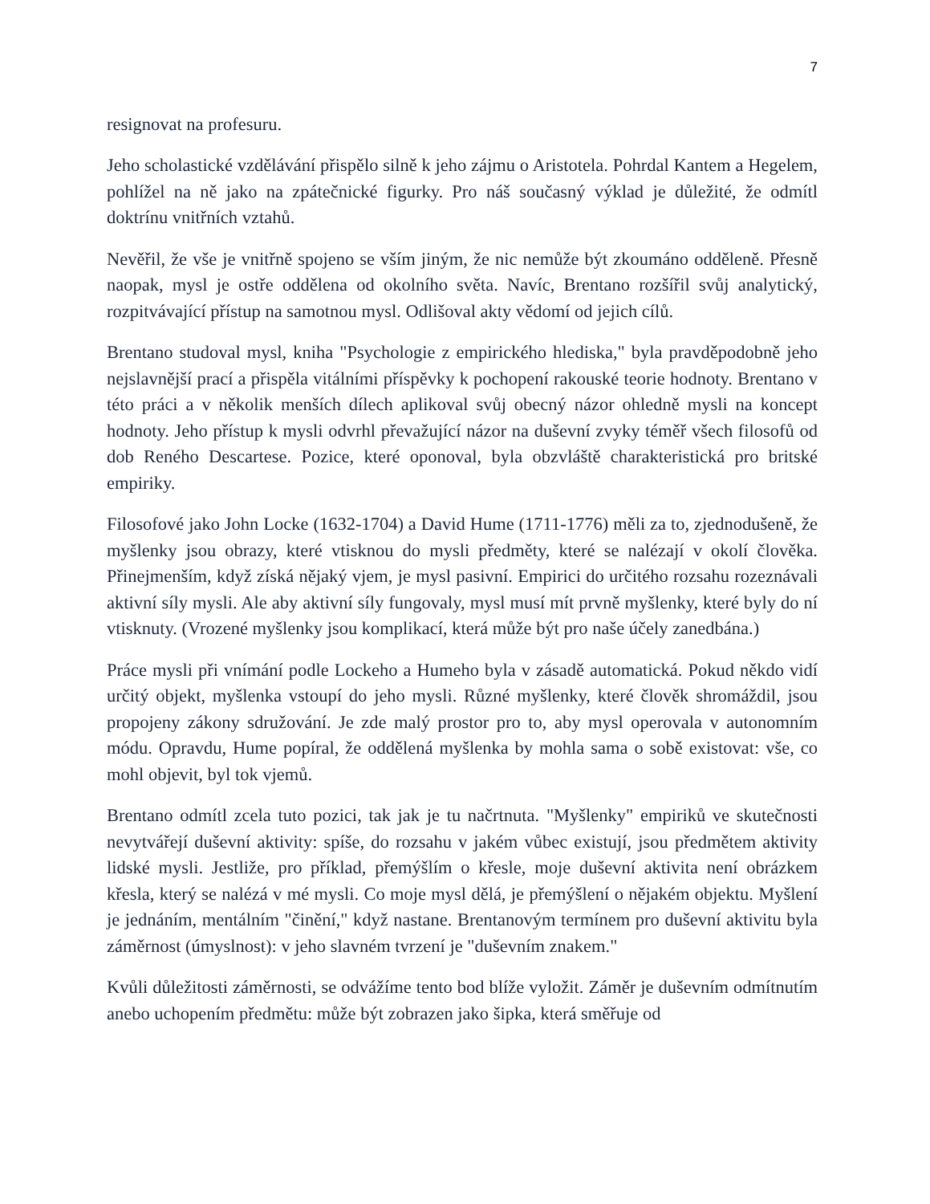7
resignovat na profesuru.
Jeho scholastické vzdělávání přispělo silně k jeho zájmu o Aristotela. Pohrdal Kantem a Hegelem, pohlížel na ně jako na zpátečnické figurky. Pro náš současný výklad je důležité, že odmítl doktrínu vnitřních vztahů.
Nevěřil, že vše je vnitřně spojeno se vším jiným, že nic nemůže být zkoumáno odděleně. Přesně naopak, mysl je ostře oddělena od okolního světa. Navíc, Brentano rozšířil svůj analytický, rozpitvávající přístup na samotnou mysl. Odlišoval akty vědomí od jejich cílů.
Brentano studoval mysl, kniha "Psychologie z empirického hlediska," byla pravděpodobně jeho nejslavnější prací a přispěla vitálními příspěvky k pochopení rakouské teorie hodnoty. Brentano v této práci a v několik menších dílech aplikoval svůj obecný názor ohledně mysli na koncept hodnoty. Jeho přístup k mysli odvrhl převažující názor na duševní zvyky téměř všech filosofů od dob Reného Descartese. Pozice, které oponoval, byla obzvláště charakteristická pro britské empiriky.
Filosofové jako John Locke (1632-1704) a David Hume (1711-1776) měli za to, zjednodušeně, že myšlenky jsou obrazy, které vtisknou do mysli předměty, které se nalézají v okolí člověka. Přinejmenším, když získá nějaký vjem, je mysl pasivní. Empirici do určitého rozsahu rozeznávali aktivní síly mysli. Ale aby aktivní síly fungovaly, mysl musí mít prvně myšlenky, které byly do ní vtisknuty. (Vrozené myšlenky jsou komplikací, která může být pro naše účely zanedbána.)
Práce mysli při vnímání podle Lockeho a Humeho byla v zásadě automatická. Pokud někdo vidí určitý objekt, myšlenka vstoupí do jeho mysli. Různé myšlenky, které člověk shromáždil, jsou propojeny zákony sdružování. Je zde malý prostor pro to, aby mysl operovala v autonomním módu. Opravdu, Hume popíral, že oddělená myšlenka by mohla sama o sobě existovat: vše, co mohl objevit, byl tok vjemů.
Brentano odmítl zcela tuto pozici, tak jak je tu načrtnuta. "Myšlenky" empiriků ve skutečnosti nevytvářejí duševní aktivity: spíše, do rozsahu v jakém vůbec existují, jsou předmětem aktivity lidské mysli. Jestliže, pro příklad, přemýšlím o křesle, moje duševní aktivita není obrázkem křesla, který se nalézá v mé mysli. Co moje mysl dělá, je přemýšlení o nějakém objektu. Myšlení je jednáním, mentálním "činění," když nastane. Brentanovým termínem pro duševní aktivitu byla záměrnost (úmyslnost): v jeho slavném tvrzení je "duševním znakem."
Kvůli důležitosti záměrnosti, se odvážíme tento bod blíže vyložit. Záměr je duševním odmítnutím anebo uchopením předmětu: může být zobrazen jako šipka, která směřuje od